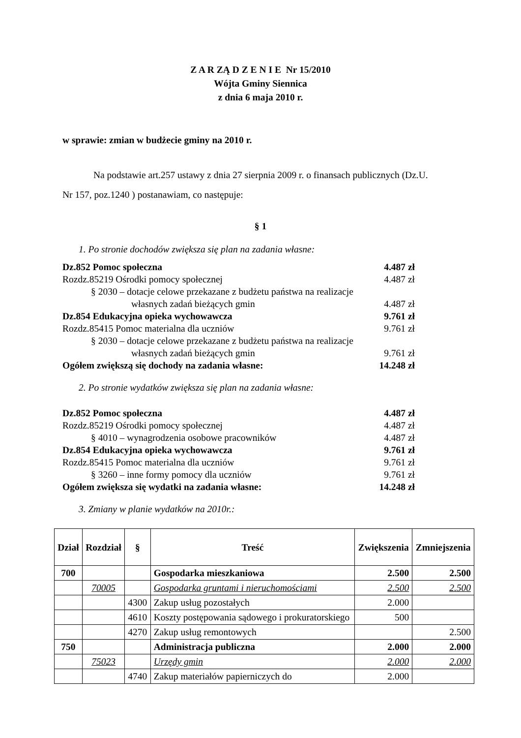Z A R ZĄ D Z E N I E Nr 15/2010
Wójta Gminy Siennica
z dnia 6 maja 2010 r.
w sprawie: zmian w budżecie gminy na 2010 r.
Na podstawie art.257 ustawy z dnia 27 sierpnia 2009 r. o finansach publicznych (Dz.U. Nr 157, poz.1240 ) postanawiam, co następuje:
§ 1
1. Po stronie dochodów zwiększa się plan na zadania własne:
Dz.852 Pomoc społeczna 4.487 zł
Rozdz.85219 Ośrodki pomocy społecznej 4.487 zł
§ 2030 – dotacje celowe przekazane z budżetu państwa na realizacje
własnych zadań bieżących gmin 4.487 zł
Dz.854 Edukacyjna opieka wychowawcza 9.761 zł
Rozdz.85415 Pomoc materialna dla uczniów 9.761 zł
§ 2030 – dotacje celowe przekazane z budżetu państwa na realizacje
własnych zadań bieżących gmin 9.761 zł
Ogółem zwiększą się dochody na zadania własne: 14.248 zł
2. Po stronie wydatków zwiększa się plan na zadania własne:
Dz.852 Pomoc społeczna 4.487 zł
Rozdz.85219 Ośrodki pomocy społecznej 4.487 zł
§ 4010 – wynagrodzenia osobowe pracowników 4.487 zł
Dz.854 Edukacyjna opieka wychowawcza 9.761 zł
Rozdz.85415 Pomoc materialna dla uczniów 9.761 zł
§ 3260 – inne formy pomocy dla uczniów 9.761 zł
Ogółem zwiększa się wydatki na zadania własne: 14.248 zł
3. Zmiany w planie wydatków na 2010r.:
| Dział | Rozdział | § | Treść | Zwiększenia | Zmniejszenia |
| --- | --- | --- | --- | --- | --- |
| 700 | | | Gospodarka mieszkaniowa | 2.500 | 2.500 |
| | 70005 | | Gospodarka gruntami i nieruchomościami | 2.500 | 2.500 |
| | | 4300 | Zakup usług pozostałych | 2.000 | |
| | | 4610 | Koszty postępowania sądowego i prokuratorskiego | 500 | |
| | | 4270 | Zakup usług remontowych | | 2.500 |
| 750 | | | Administracja publiczna | 2.000 | 2.000 |
| | 75023 | | Urzędy gmin | 2.000 | 2.000 |
| | | 4740 | Zakup materiałów papierniczych do | 2.000 | |